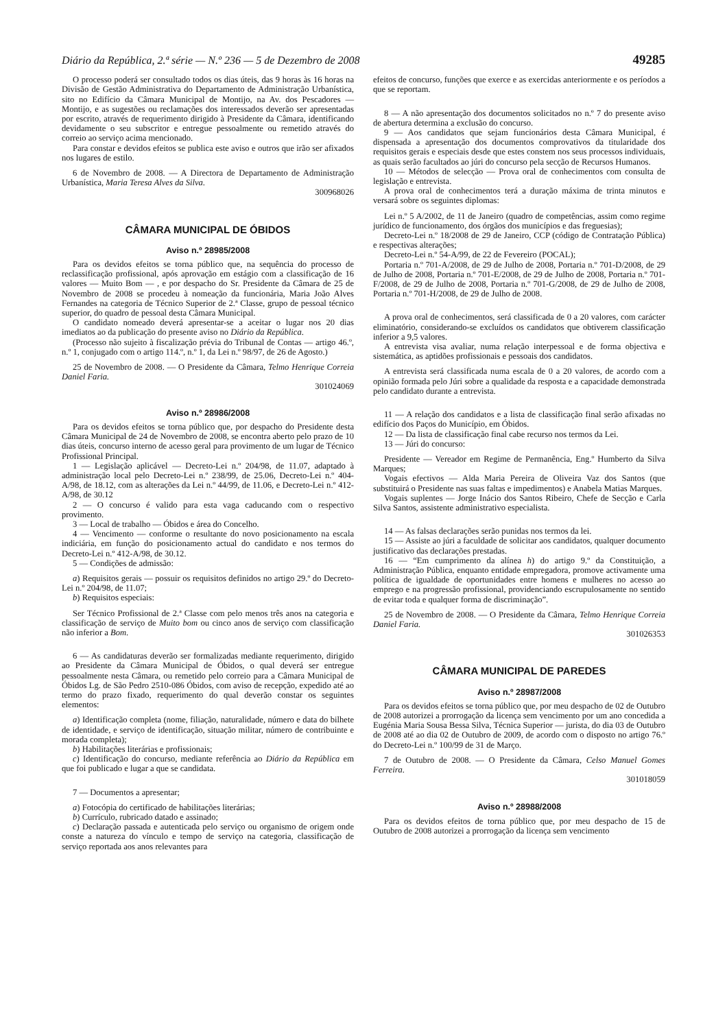Diário da República, 2.ª série — N.º 236 — 5 de Dezembro de 2008 49285
O processo poderá ser consultado todos os dias úteis, das 9 horas às 16 horas na Divisão de Gestão Administrativa do Departamento de Administração Urbanística, sito no Edifício da Câmara Municipal de Montijo, na Av. dos Pescadores — Montijo, e as sugestões ou reclamações dos interessados deverão ser apresentadas por escrito, através de requerimento dirigido à Presidente da Câmara, identificando devidamente o seu subscritor e entregue pessoalmente ou remetido através do correio ao serviço acima mencionado.
Para constar e devidos efeitos se publica este aviso e outros que irão ser afixados nos lugares de estilo.
6 de Novembro de 2008. — A Directora de Departamento de Administração Urbanística, Maria Teresa Alves da Silva.
300968026
CÂMARA MUNICIPAL DE ÓBIDOS
Aviso n.º 28985/2008
Para os devidos efeitos se torna público que, na sequência do processo de reclassificação profissional, após aprovação em estágio com a classificação de 16 valores — Muito Bom — , e por despacho do Sr. Presidente da Câmara de 25 de Novembro de 2008 se procedeu à nomeação da funcionária, Maria João Alves Fernandes na categoria de Técnico Superior de 2.ª Classe, grupo de pessoal técnico superior, do quadro de pessoal desta Câmara Municipal.
O candidato nomeado deverá apresentar-se a aceitar o lugar nos 20 dias imediatos ao da publicação do presente aviso no Diário da República.
(Processo não sujeito à fiscalização prévia do Tribunal de Contas — artigo 46.º, n.º 1, conjugado com o artigo 114.º, n.º 1, da Lei n.º 98/97, de 26 de Agosto.)
25 de Novembro de 2008. — O Presidente da Câmara, Telmo Henrique Correia Daniel Faria.
301024069
Aviso n.º 28986/2008
Para os devidos efeitos se torna público que, por despacho do Presidente desta Câmara Municipal de 24 de Novembro de 2008, se encontra aberto pelo prazo de 10 dias úteis, concurso interno de acesso geral para provimento de um lugar de Técnico Profissional Principal.
1 — Legislação aplicável — Decreto-Lei n.º 204/98, de 11.07, adaptado à administração local pelo Decreto-Lei n.º 238/99, de 25.06, Decreto-Lei n.º 404-A/98, de 18.12, com as alterações da Lei n.º 44/99, de 11.06, e Decreto-Lei n.º 412-A/98, de 30.12
2 — O concurso é valido para esta vaga caducando com o respectivo provimento.
3 — Local de trabalho — Óbidos e área do Concelho.
4 — Vencimento — conforme o resultante do novo posicionamento na escala indiciária, em função do posicionamento actual do candidato e nos termos do Decreto-Lei n.º 412-A/98, de 30.12.
5 — Condições de admissão:
a) Requisitos gerais — possuir os requisitos definidos no artigo 29.º do Decreto-Lei n.º 204/98, de 11.07;
b) Requisitos especiais:
Ser Técnico Profissional de 2.ª Classe com pelo menos três anos na categoria e classificação de serviço de Muito bom ou cinco anos de serviço com classificação não inferior a Bom.
6 — As candidaturas deverão ser formalizadas mediante requerimento, dirigido ao Presidente da Câmara Municipal de Óbidos, o qual deverá ser entregue pessoalmente nesta Câmara, ou remetido pelo correio para a Câmara Municipal de Óbidos Lg. de São Pedro 2510-086 Óbidos, com aviso de recepção, expedido até ao termo do prazo fixado, requerimento do qual deverão constar os seguintes elementos:
a) Identificação completa (nome, filiação, naturalidade, número e data do bilhete de identidade, e serviço de identificação, situação militar, número de contribuinte e morada completa);
b) Habilitações literárias e profissionais;
c) Identificação do concurso, mediante referência ao Diário da República em que foi publicado e lugar a que se candidata.
7 — Documentos a apresentar;
a) Fotocópia do certificado de habilitações literárias;
b) Currículo, rubricado datado e assinado;
c) Declaração passada e autenticada pelo serviço ou organismo de origem onde conste a natureza do vínculo e tempo de serviço na categoria, classificação de serviço reportada aos anos relevantes para
efeitos de concurso, funções que exerce e as exercidas anteriormente e os períodos a que se reportam.
8 — A não apresentação dos documentos solicitados no n.º 7 do presente aviso de abertura determina a exclusão do concurso.
9 — Aos candidatos que sejam funcionários desta Câmara Municipal, é dispensada a apresentação dos documentos comprovativos da titularidade dos requisitos gerais e especiais desde que estes constem nos seus processos individuais, as quais serão facultados ao júri do concurso pela secção de Recursos Humanos.
10 — Métodos de selecção — Prova oral de conhecimentos com consulta de legislação e entrevista.
A prova oral de conhecimentos terá a duração máxima de trinta minutos e versará sobre os seguintes diplomas:
Lei n.º 5 A/2002, de 11 de Janeiro (quadro de competências, assim como regime jurídico de funcionamento, dos órgãos dos municípios e das freguesias);
Decreto-Lei n.º 18/2008 de 29 de Janeiro, CCP (código de Contratação Pública) e respectivas alterações;
Decreto-Lei n.º 54-A/99, de 22 de Fevereiro (POCAL);
Portaria n.º 701-A/2008, de 29 de Julho de 2008, Portaria n.º 701-D/2008, de 29 de Julho de 2008, Portaria n.º 701-E/2008, de 29 de Julho de 2008, Portaria n.º 701-F/2008, de 29 de Julho de 2008, Portaria n.º 701-G/2008, de 29 de Julho de 2008, Portaria n.º 701-H/2008, de 29 de Julho de 2008.
A prova oral de conhecimentos, será classificada de 0 a 20 valores, com carácter eliminatório, considerando-se excluídos os candidatos que obtiverem classificação inferior a 9,5 valores.
A entrevista visa avaliar, numa relação interpessoal e de forma objectiva e sistemática, as aptidões profissionais e pessoais dos candidatos.
A entrevista será classificada numa escala de 0 a 20 valores, de acordo com a opinião formada pelo Júri sobre a qualidade da resposta e a capacidade demonstrada pelo candidato durante a entrevista.
11 — A relação dos candidatos e a lista de classificação final serão afixadas no edifício dos Paços do Município, em Óbidos.
12 — Da lista de classificação final cabe recurso nos termos da Lei.
13 — Júri do concurso:
Presidente — Vereador em Regime de Permanência, Eng.º Humberto da Silva Marques;
Vogais efectivos — Alda Maria Pereira de Oliveira Vaz dos Santos (que substituirá o Presidente nas suas faltas e impedimentos) e Anabela Matias Marques.
Vogais suplentes — Jorge Inácio dos Santos Ribeiro, Chefe de Secção e Carla Silva Santos, assistente administrativo especialista.
14 — As falsas declarações serão punidas nos termos da lei.
15 — Assiste ao júri a faculdade de solicitar aos candidatos, qualquer documento justificativo das declarações prestadas.
16 — “Em cumprimento da alínea h) do artigo 9.º da Constituição, a Administração Pública, enquanto entidade empregadora, promove activamente uma política de igualdade de oportunidades entre homens e mulheres no acesso ao emprego e na progressão profissional, providenciando escrupulosamente no sentido de evitar toda e qualquer forma de discriminação”.
25 de Novembro de 2008. — O Presidente da Câmara, Telmo Henrique Correia Daniel Faria.
301026353
CÂMARA MUNICIPAL DE PAREDES
Aviso n.º 28987/2008
Para os devidos efeitos se torna público que, por meu despacho de 02 de Outubro de 2008 autorizei a prorrogação da licença sem vencimento por um ano concedida a Eugénia Maria Sousa Bessa Silva, Técnica Superior — jurista, do dia 03 de Outubro de 2008 até ao dia 02 de Outubro de 2009, de acordo com o disposto no artigo 76.º do Decreto-Lei n.º 100/99 de 31 de Março.
7 de Outubro de 2008. — O Presidente da Câmara, Celso Manuel Gomes Ferreira.
301018059
Aviso n.º 28988/2008
Para os devidos efeitos de torna público que, por meu despacho de 15 de Outubro de 2008 autorizei a prorrogação da licença sem vencimento